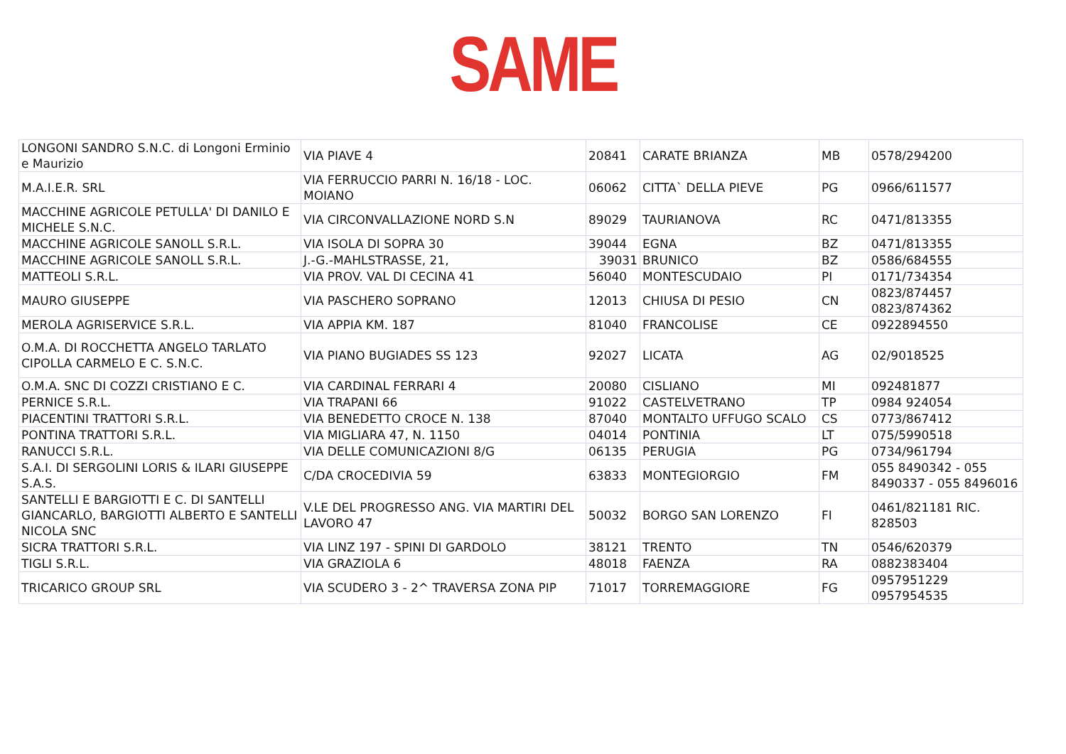SAME
| LONGONI SANDRO S.N.C. di Longoni Erminio e Maurizio | VIA PIAVE 4 | 20841 | CARATE BRIANZA | MB | 0578/294200 |
| M.A.I.E.R. SRL | VIA FERRUCCIO PARRI N. 16/18 - LOC. MOIANO | 06062 | CITTA` DELLA PIEVE | PG | 0966/611577 |
| MACCHINE AGRICOLE PETULLA' DI DANILO E MICHELE S.N.C. | VIA CIRCONVALLAZIONE NORD S.N | 89029 | TAURIANOVA | RC | 0471/813355 |
| MACCHINE AGRICOLE SANOLL S.R.L. | VIA ISOLA DI SOPRA 30 | 39044 | EGNA | BZ | 0471/813355 |
| MACCHINE AGRICOLE SANOLL S.R.L. | J.-G.-MAHLSTRASSE, 21, | 39031 | BRUNICO | BZ | 0586/684555 |
| MATTEOLI S.R.L. | VIA PROV. VAL DI CECINA 41 | 56040 | MONTESCUDAIO | PI | 0171/734354 |
| MAURO GIUSEPPE | VIA PASCHERO SOPRANO | 12013 | CHIUSA DI PESIO | CN | 0823/874457 0823/874362 |
| MEROLA AGRISERVICE S.R.L. | VIA APPIA KM. 187 | 81040 | FRANCOLISE | CE | 0922894550 |
| O.M.A. DI ROCCHETTA ANGELO TARLATO CIPOLLA CARMELO E C. S.N.C. | VIA PIANO BUGIADES SS 123 | 92027 | LICATA | AG | 02/9018525 |
| O.M.A. SNC DI COZZI CRISTIANO E C. | VIA CARDINAL FERRARI 4 | 20080 | CISLIANO | MI | 092481877 |
| PERNICE S.R.L. | VIA TRAPANI 66 | 91022 | CASTELVETRANO | TP | 0984 924054 |
| PIACENTINI TRATTORI S.R.L. | VIA BENEDETTO CROCE N. 138 | 87040 | MONTALTO UFFUGO SCALO | CS | 0773/867412 |
| PONTINA TRATTORI S.R.L. | VIA MIGLIARA 47, N. 1150 | 04014 | PONTINIA | LT | 075/5990518 |
| RANUCCI S.R.L. | VIA DELLE COMUNICAZIONI 8/G | 06135 | PERUGIA | PG | 0734/961794 |
| S.A.I. DI SERGOLINI LORIS & ILARI GIUSEPPE S.A.S. | C/DA CROCEDIVIA 59 | 63833 | MONTEGIORGIO | FM | 055 8490342 - 055 8490337 - 055 8496016 |
| SANTELLI E BARGIOTTI E C. DI SANTELLI GIANCARLO, BARGIOTTI ALBERTO E SANTELLI NICOLA SNC | V.LE DEL PROGRESSO ANG. VIA MARTIRI DEL LAVORO 47 | 50032 | BORGO SAN LORENZO | FI | 0461/821181 RIC. 828503 |
| SICRA TRATTORI S.R.L. | VIA LINZ 197 - SPINI DI GARDOLO | 38121 | TRENTO | TN | 0546/620379 |
| TIGLI S.R.L. | VIA GRAZIOLA 6 | 48018 | FAENZA | RA | 0882383404 |
| TRICARICO GROUP SRL | VIA SCUDERO 3 - 2^ TRAVERSA ZONA PIP | 71017 | TORREMAGGIORE | FG | 0957951229 0957954535 |